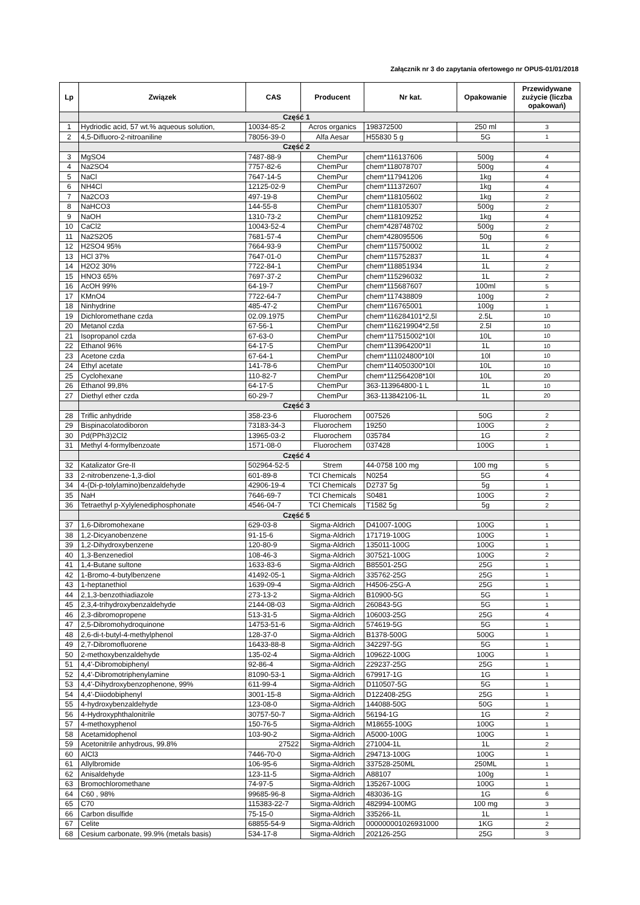Załącznik nr 3 do zapytania ofertowego nr OPUS-01/01/2018
| Lp | Związek | CAS | Producent | Nr kat. | Opakowanie | Przewidywane zużycie (liczba opakowań) |
| --- | --- | --- | --- | --- | --- | --- |
| | Część 1 | | | | | |
| 1 | Hydriodic acid, 57 wt.% aqueous solution, | 10034-85-2 | Acros organics | 198372500 | 250 ml | 3 |
| 2 | 4,5-Difluoro-2-nitroaniline | 78056-39-0 | Alfa Aesar | H55830 5 g | 5G | 1 |
| | Część 2 | | | | | |
| 3 | MgSO4 | 7487-88-9 | ChemPur | chem*116137606 | 500g | 4 |
| 4 | Na2SO4 | 7757-82-6 | ChemPur | chem*118078707 | 500g | 4 |
| 5 | NaCl | 7647-14-5 | ChemPur | chem*117941206 | 1kg | 4 |
| 6 | NH4Cl | 12125-02-9 | ChemPur | chem*111372607 | 1kg | 4 |
| 7 | Na2CO3 | 497-19-8 | ChemPur | chem*118105602 | 1kg | 2 |
| 8 | NaHCO3 | 144-55-8 | ChemPur | chem*118105307 | 500g | 2 |
| 9 | NaOH | 1310-73-2 | ChemPur | chem*118109252 | 1kg | 4 |
| 10 | CaCl2 | 10043-52-4 | ChemPur | chem*428748702 | 500g | 2 |
| 11 | Na2S2O5 | 7681-57-4 | ChemPur | chem*428095506 | 50g | 6 |
| 12 | H2SO4 95% | 7664-93-9 | ChemPur | chem*115750002 | 1L | 2 |
| 13 | HCl 37% | 7647-01-0 | ChemPur | chem*115752837 | 1L | 4 |
| 14 | H2O2 30% | 7722-84-1 | ChemPur | chem*118851934 | 1L | 2 |
| 15 | HNO3 65% | 7697-37-2 | ChemPur | chem*115296032 | 1L | 2 |
| 16 | AcOH 99% | 64-19-7 | ChemPur | chem*115687607 | 100ml | 5 |
| 17 | KMnO4 | 7722-64-7 | ChemPur | chem*117438809 | 100g | 2 |
| 18 | Ninhydrine | 485-47-2 | ChemPur | chem*116765001 | 100g | 1 |
| 19 | Dichloromethane czda | 02.09.1975 | ChemPur | chem*116284101*2,5l | 2.5L | 10 |
| 20 | Metanol czda | 67-56-1 | ChemPur | chem*116219904*2,5tl | 2.5l | 10 |
| 21 | Isopropanol czda | 67-63-0 | ChemPur | chem*117515002*10l | 10L | 10 |
| 22 | Ethanol 96% | 64-17-5 | ChemPur | chem*113964200*1l | 1L | 10 |
| 23 | Acetone czda | 67-64-1 | ChemPur | chem*111024800*10l | 10l | 10 |
| 24 | Ethyl acetate | 141-78-6 | ChemPur | chem*114050300*10l | 10L | 10 |
| 25 | Cyclohexane | 110-82-7 | ChemPur | chem*112564208*10l | 10L | 20 |
| 26 | Ethanol 99,8% | 64-17-5 | ChemPur | 363-113964800-1 L | 1L | 10 |
| 27 | Diethyl ether czda | 60-29-7 | ChemPur | 363-113842106-1L | 1L | 20 |
| | Część 3 | | | | | |
| 28 | Triflic anhydride | 358-23-6 | Fluorochem | 007526 | 50G | 2 |
| 29 | Bispinacolatodiboron | 73183-34-3 | Fluorochem | 19250 | 100G | 2 |
| 30 | Pd(PPh3)2Cl2 | 13965-03-2 | Fluorochem | 035784 | 1G | 2 |
| 31 | Methyl 4-formylbenzoate | 1571-08-0 | Fluorochem | 037428 | 100G | 1 |
| | Część 4 | | | | | |
| 32 | Katalizator Gre-II | 502964-52-5 | Strem | 44-0758 100 mg | 100 mg | 5 |
| 33 | 2-nitrobenzene-1,3-diol | 601-89-8 | TCI Chemicals | N0254 | 5G | 4 |
| 34 | 4-(Di-p-tolylamino)benzaldehyde | 42906-19-4 | TCI Chemicals | D2737 5g | 5g | 1 |
| 35 | NaH | 7646-69-7 | TCI Chemicals | S0481 | 100G | 2 |
| 36 | Tetraethyl p-Xylylenediphosphonate | 4546-04-7 | TCI Chemicals | T1582 5g | 5g | 2 |
| | Część 5 | | | | | |
| 37 | 1,6-Dibromohexane | 629-03-8 | Sigma-Aldrich | D41007-100G | 100G | 1 |
| 38 | 1,2-Dicyanobenzene | 91-15-6 | Sigma-Aldrich | 171719-100G | 100G | 1 |
| 39 | 1,2-Dihydroxybenzene | 120-80-9 | Sigma-Aldrich | 135011-100G | 100G | 1 |
| 40 | 1,3-Benzenediol | 108-46-3 | Sigma-Aldrich | 307521-100G | 100G | 2 |
| 41 | 1,4-Butane sultone | 1633-83-6 | Sigma-Aldrich | B85501-25G | 25G | 1 |
| 42 | 1-Bromo-4-butylbenzene | 41492-05-1 | Sigma-Aldrich | 335762-25G | 25G | 1 |
| 43 | 1-heptanethiol | 1639-09-4 | Sigma-Aldrich | H4506-25G-A | 25G | 1 |
| 44 | 2,1,3-benzothiadiazole | 273-13-2 | Sigma-Aldrich | B10900-5G | 5G | 1 |
| 45 | 2,3,4-trihydroxybenzaldehyde | 2144-08-03 | Sigma-Aldrich | 260843-5G | 5G | 1 |
| 46 | 2,3-dibromopropene | 513-31-5 | Sigma-Aldrich | 106003-25G | 25G | 4 |
| 47 | 2,5-Dibromohydroquinone | 14753-51-6 | Sigma-Aldrich | 574619-5G | 5G | 1 |
| 48 | 2,6-di-t-butyl-4-methylphenol | 128-37-0 | Sigma-Aldrich | B1378-500G | 500G | 1 |
| 49 | 2,7-Dibromofluorene | 16433-88-8 | Sigma-Aldrich | 342297-5G | 5G | 1 |
| 50 | 2-methoxybenzaldehyde | 135-02-4 | Sigma-Aldrich | 109622-100G | 100G | 1 |
| 51 | 4,4'-Dibromobiphenyl | 92-86-4 | Sigma-Aldrich | 229237-25G | 25G | 1 |
| 52 | 4,4'-Dibromotriphenylamine | 81090-53-1 | Sigma-Aldrich | 679917-1G | 1G | 1 |
| 53 | 4,4'-Dihydroxybenzophenone, 99% | 611-99-4 | Sigma-Aldrich | D110507-5G | 5G | 1 |
| 54 | 4,4'-Diiodobiphenyl | 3001-15-8 | Sigma-Aldrich | D122408-25G | 25G | 1 |
| 55 | 4-hydroxybenzaldehyde | 123-08-0 | Sigma-Aldrich | 144088-50G | 50G | 1 |
| 56 | 4-Hydroxyphthalonitrile | 30757-50-7 | Sigma-Aldrich | 56194-1G | 1G | 2 |
| 57 | 4-methoxyphenol | 150-76-5 | Sigma-Aldrich | M18655-100G | 100G | 1 |
| 58 | Acetamidophenol | 103-90-2 | Sigma-Aldrich | A5000-100G | 100G | 1 |
| 59 | Acetonitrile anhydrous, 99.8% | 27522 | Sigma-Aldrich | 271004-1L | 1L | 2 |
| 60 | AlCl3 | 7446-70-0 | Sigma-Aldrich | 294713-100G | 100G | 1 |
| 61 | Allylbromide | 106-95-6 | Sigma-Aldrich | 337528-250ML | 250ML | 1 |
| 62 | Anisaldehyde | 123-11-5 | Sigma-Aldrich | A88107 | 100g | 1 |
| 63 | Bromochloromethane | 74-97-5 | Sigma-Aldrich | 135267-100G | 100G | 1 |
| 64 | C60 , 98% | 99685-96-8 | Sigma-Aldrich | 483036-1G | 1G | 6 |
| 65 | C70 | 115383-22-7 | Sigma-Aldrich | 482994-100MG | 100 mg | 3 |
| 66 | Carbon disulfide | 75-15-0 | Sigma-Aldrich | 335266-1L | 1L | 1 |
| 67 | Celite | 68855-54-9 | Sigma-Aldrich | 000000001026931000 | 1KG | 2 |
| 68 | Cesium carbonate, 99.9% (metals basis) | 534-17-8 | Sigma-Aldrich | 202126-25G | 25G | 3 |